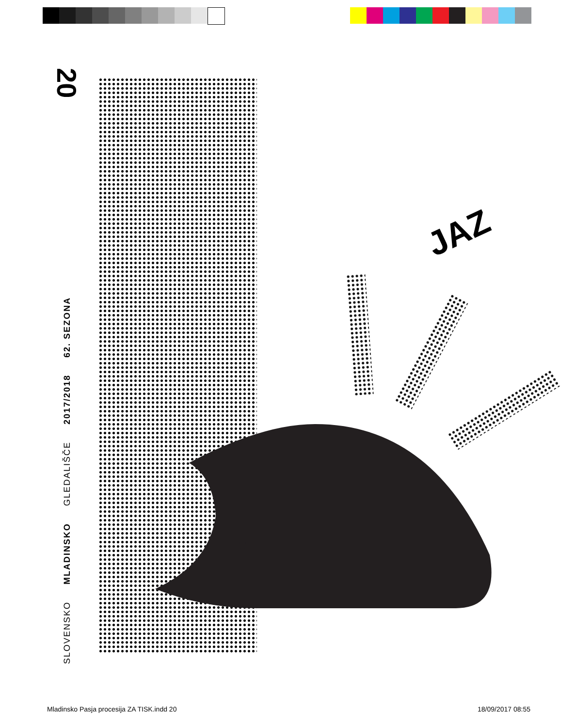20
SLOVENSKO MLADINSKO GLEDALIŠČE 2017/2018 62. SEZONA
JAZ
Mladinsko Pasja procesija ZA TISK.indd 20
18/09/2017 08:55